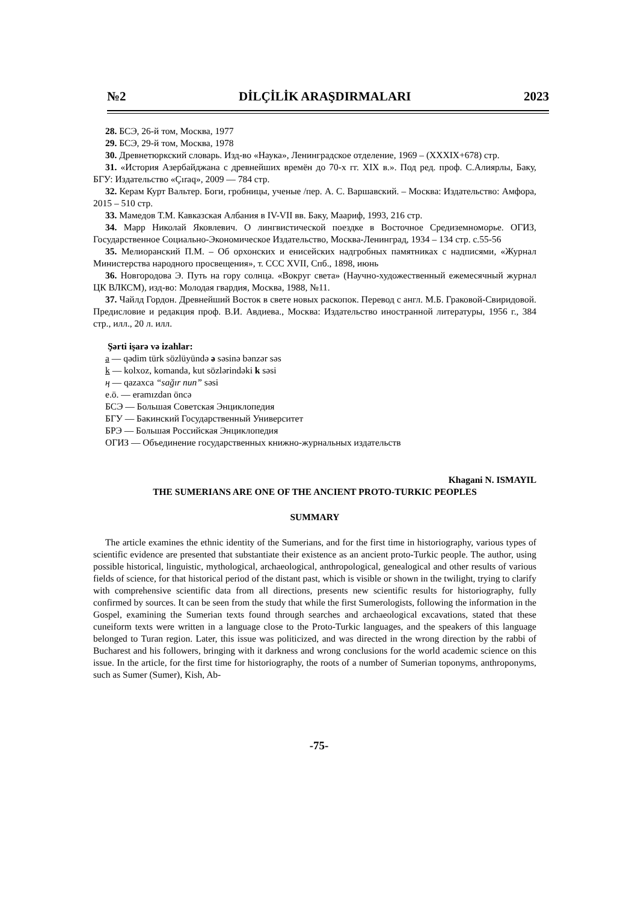№2 DİLÇİLİK ARAŞDIRMALARI 2023
28. БСЭ, 26-й том, Москва, 1977
29. БСЭ, 29-й том, Москва, 1978
30. Древнетюркский словарь. Изд-во «Наука», Ленинградское отделение, 1969 – (XXXIX+678) стр.
31. «История Азербайджана с древнейших времён до 70-х гг. XIX в.». Под ред. проф. С.Алиярлы, Баку, БГУ: Издательство «Çıraq», 2009 — 784 стр.
32. Керам Курт Вальтер. Боги, гробницы, ученые /пер. А. С. Варшавский. – Москва: Издательство: Амфора, 2015 – 510 стр.
33. Мамедов Т.М. Кавказская Албания в IV-VII вв. Баку, Маариф, 1993, 216 стр.
34. Марр Николай Яковлевич. О лингвистической поездке в Восточное Средиземноморье. ОГИЗ, Государственное Социально-Экономическое Издательство, Москва-Ленинград, 1934 – 134 стр. с.55-56
35. Мелиоранский П.М. – Об орхонских и енисейских надгробных памятниках с надписями, «Журнал Министерства народного просвещения», т. CCC XVII, Спб., 1898, июнь
36. Новгородова Э. Путь на гору солнца. «Вокруг света» (Научно-художественный ежемесячный журнал ЦК ВЛКСМ), изд-во: Молодая гвардия, Москва, 1988, №11.
37. Чайлд Гордон. Древнейший Восток в свете новых раскопок. Перевод с англ. М.Б. Граковой-Свиридовой. Предисловие и редакция проф. В.И. Авдиева., Москва: Издательство иностранной литературы, 1956 г., 384 стр., илл., 20 л. илл.
Şərti işarə və izahlar:
a — qədim türk sözlüyündə ə səsinə bənzər səs
k — kolxoz, komanda, kut sözlərindəki k səsi
ң — qazaxca “sağır nun” səsi
e.ö. — eramızdan öncə
БСЭ — Большая Советская Энциклопедия
БГУ — Бакинский Государственный Университет
БРЭ — Большая Российская Энциклопедия
ОГИЗ — Объединение государственных книжно-журнальных издательств
Khagani N. ISMAYIL
THE SUMERIANS ARE ONE OF THE ANCIENT PROTO-TURKIC PEOPLES
SUMMARY
The article examines the ethnic identity of the Sumerians, and for the first time in historiography, various types of scientific evidence are presented that substantiate their existence as an ancient proto-Turkic people. The author, using possible historical, linguistic, mythological, archaeological, anthropological, genealogical and other results of various fields of science, for that historical period of the distant past, which is visible or shown in the twilight, trying to clarify with comprehensive scientific data from all directions, presents new scientific results for historiography, fully confirmed by sources. It can be seen from the study that while the first Sumerologists, following the information in the Gospel, examining the Sumerian texts found through searches and archaeological excavations, stated that these cuneiform texts were written in a language close to the Proto-Turkic languages, and the speakers of this language belonged to Turan region. Later, this issue was politicized, and was directed in the wrong direction by the rabbi of Bucharest and his followers, bringing with it darkness and wrong conclusions for the world academic science on this issue. In the article, for the first time for historiography, the roots of a number of Sumerian toponyms, anthroponyms, such as Sumer (Sumer), Kish, Ab-
-75-